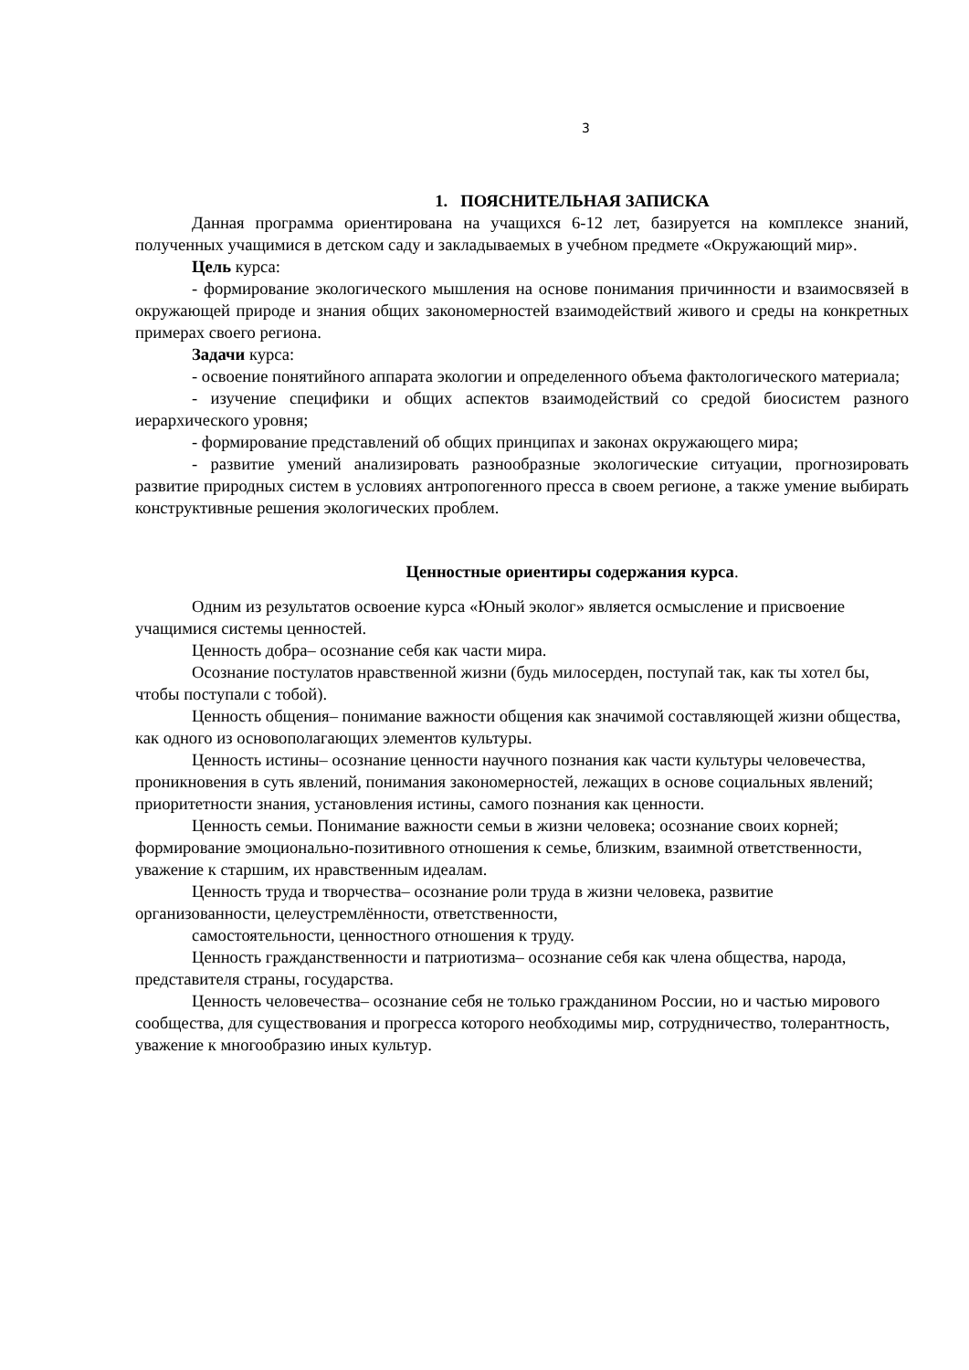3
1. ПОЯСНИТЕЛЬНАЯ ЗАПИСКА
Данная программа ориентирована на учащихся 6-12 лет, базируется на комплексе знаний, полученных учащимися в детском саду и закладываемых в учебном предмете «Окружающий мир».
Цель курса:
- формирование экологического мышления на основе понимания причинности и взаимосвязей в окружающей природе и знания общих закономерностей взаимодействий живого и среды на конкретных примерах своего региона.
Задачи курса:
- освоение понятийного аппарата экологии и определенного объема фактологического материала;
- изучение специфики и общих аспектов взаимодействий со средой биосистем разного иерархического уровня;
- формирование представлений об общих принципах и законах окружающего мира;
- развитие умений анализировать разнообразные экологические ситуации, прогнозировать развитие природных систем в условиях антропогенного пресса в своем регионе, а также умение выбирать конструктивные решения экологических проблем.
Ценностные ориентиры содержания курса.
Одним из результатов освоение курса «Юный эколог» является осмысление и присвоение учащимися системы ценностей.
Ценность добра– осознание себя как части мира.
Осознание постулатов нравственной жизни (будь милосерден, поступай так, как ты хотел бы, чтобы поступали с тобой).
Ценность общения– понимание важности общения как значимой составляющей жизни общества, как одного из основополагающих элементов культуры.
Ценность истины– осознание ценности научного познания как части культуры человечества, проникновения в суть явлений, понимания закономерностей, лежащих в основе социальных явлений; приоритетности знания, установления истины, самого познания как ценности.
Ценность семьи. Понимание важности семьи в жизни человека; осознание своих корней; формирование эмоционально-позитивного отношения к семье, близким, взаимной ответственности, уважение к старшим, их нравственным идеалам.
Ценность труда и творчества– осознание роли труда в жизни человека, развитие организованности, целеустремлённости, ответственности,
самостоятельности, ценностного отношения к труду.
Ценность гражданственности и патриотизма– осознание себя как члена общества, народа, представителя страны, государства.
Ценность человечества– осознание себя не только гражданином России, но и частью мирового сообщества, для существования и прогресса которого необходимы мир, сотрудничество, толерантность, уважение к многообразию иных культур.